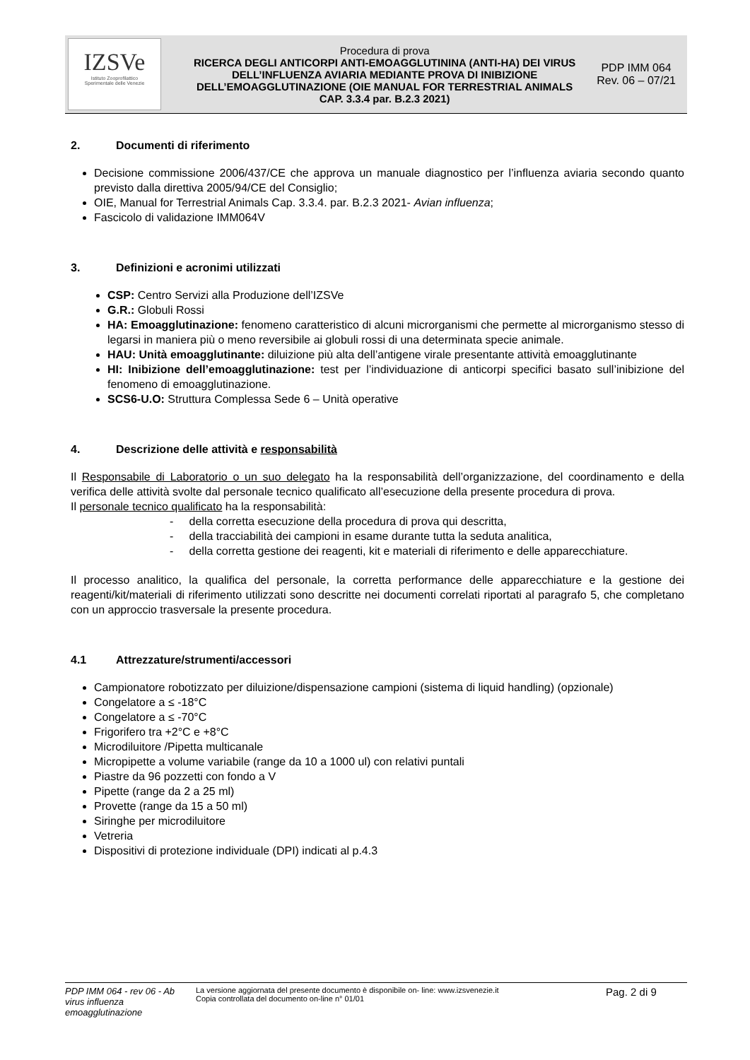| IZSVe Istituto Zooprofilattico Sperimentale delle Venezie | Procedura di prova RICERCA DEGLI ANTICORPI ANTI-EMOAGGLUTININA (ANTI-HA) DEI VIRUS DELL’INFLUENZA AVIARIA MEDIANTE PROVA DI INIBIZIONE DELL’EMOAGGLUTINAZIONE (OIE MANUAL FOR TERRESTRIAL ANIMALS CAP. 3.3.4 par. B.2.3 2021) | PDP IMM 064 Rev. 06 – 07/21 |
2. Documenti di riferimento
Decisione commissione 2006/437/CE che approva un manuale diagnostico per l’influenza aviaria secondo quanto previsto dalla direttiva 2005/94/CE del Consiglio;
OIE, Manual for Terrestrial Animals Cap. 3.3.4. par. B.2.3 2021- Avian influenza;
Fascicolo di validazione IMM064V
3. Definizioni e acronimi utilizzati
CSP: Centro Servizi alla Produzione dell’IZSVe
G.R.: Globuli Rossi
HA: Emoagglutinazione: fenomeno caratteristico di alcuni microrganismi che permette al microrganismo stesso di legarsi in maniera più o meno reversibile ai globuli rossi di una determinata specie animale.
HAU: Unità emoagglutinante: diluizione più alta dell’antigene virale presentante attività emoagglutinante
HI: Inibizione dell’emoagglutinazione: test per l’individuazione di anticorpi specifici basato sull’inibizione del fenomeno di emoagglutinazione.
SCS6-U.O: Struttura Complessa Sede 6 – Unità operative
4. Descrizione delle attività e responsabilità
Il Responsabile di Laboratorio o un suo delegato ha la responsabilità dell’organizzazione, del coordinamento e della verifica delle attività svolte dal personale tecnico qualificato all’esecuzione della presente procedura di prova.
Il personale tecnico qualificato ha la responsabilità:
- della corretta esecuzione della procedura di prova qui descritta,
- della tracciabilità dei campioni in esame durante tutta la seduta analitica,
- della corretta gestione dei reagenti, kit e materiali di riferimento e delle apparecchiature.
Il processo analitico, la qualifica del personale, la corretta performance delle apparecchiature e la gestione dei reagenti/kit/materiali di riferimento utilizzati sono descritte nei documenti correlati riportati al paragrafo 5, che completano con un approccio trasversale la presente procedura.
4.1 Attrezzature/strumenti/accessori
Campionatore robotizzato per diluizione/dispensazione campioni (sistema di liquid handling) (opzionale)
Congelatore a ≤ -18°C
Congelatore a ≤ -70°C
Frigorifero tra +2°C e +8°C
Microdiluitore /Pipetta multicanale
Micropipette a volume variabile (range da 10 a 1000 ul) con relativi puntali
Piastre da 96 pozzetti con fondo a V
Pipette (range da 2 a 25 ml)
Provette (range da 15 a 50 ml)
Siringhe per microdiluitore
Vetreria
Dispositivi di protezione individuale (DPI) indicati al p.4.3
PDP IMM 064 - rev 06 - Ab virus influenza emoagglutinazione
La versione aggiornata del presente documento è disponibile on- line: www.izsvenezie.it
Copia controllata del documento on-line n° 01/01
Pag. 2 di 9